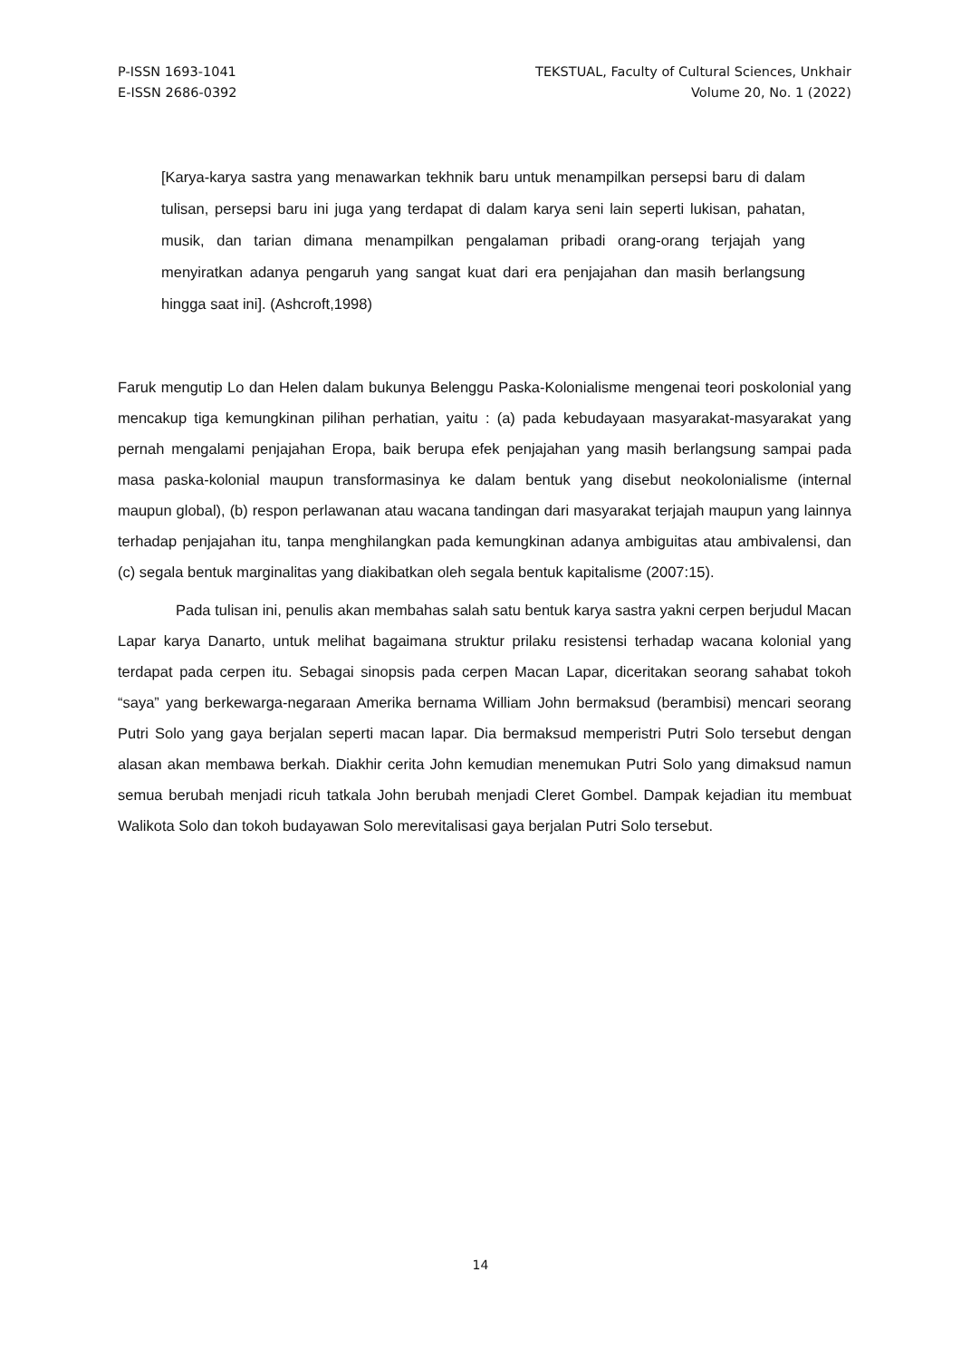P-ISSN 1693-1041
E-ISSN 2686-0392
TEKSTUAL, Faculty of Cultural Sciences, Unkhair
Volume 20, No. 1 (2022)
[Karya-karya sastra yang menawarkan tekhnik baru untuk menampilkan persepsi baru di dalam tulisan, persepsi baru ini juga yang terdapat di dalam karya seni lain seperti lukisan, pahatan, musik, dan tarian dimana menampilkan pengalaman pribadi orang-orang terjajah yang menyiratkan adanya pengaruh yang sangat kuat dari era penjajahan dan masih berlangsung hingga saat ini]. (Ashcroft,1998)
Faruk mengutip Lo dan Helen dalam bukunya Belenggu Paska-Kolonialisme mengenai teori poskolonial yang mencakup tiga kemungkinan pilihan perhatian, yaitu : (a) pada kebudayaan masyarakat-masyarakat yang pernah mengalami penjajahan Eropa, baik berupa efek penjajahan yang masih berlangsung sampai pada masa paska-kolonial maupun transformasinya ke dalam bentuk yang disebut neokolonialisme (internal maupun global), (b) respon perlawanan atau wacana tandingan dari masyarakat terjajah maupun yang lainnya terhadap penjajahan itu, tanpa menghilangkan pada kemungkinan adanya ambiguitas atau ambivalensi, dan (c) segala bentuk marginalitas yang diakibatkan oleh segala bentuk kapitalisme (2007:15).
Pada tulisan ini, penulis akan membahas salah satu bentuk karya sastra yakni cerpen berjudul Macan Lapar karya Danarto, untuk melihat bagaimana struktur prilaku resistensi terhadap wacana kolonial yang terdapat pada cerpen itu. Sebagai sinopsis pada cerpen Macan Lapar, diceritakan seorang sahabat tokoh “saya” yang berkewarga-negaraan Amerika bernama William John bermaksud (berambisi) mencari seorang Putri Solo yang gaya berjalan seperti macan lapar. Dia bermaksud memperistri Putri Solo tersebut dengan alasan akan membawa berkah. Diakhir cerita John kemudian menemukan Putri Solo yang dimaksud namun semua berubah menjadi ricuh tatkala John berubah menjadi Cleret Gombel. Dampak kejadian itu membuat Walikota Solo dan tokoh budayawan Solo merevitalisasi gaya berjalan Putri Solo tersebut.
14